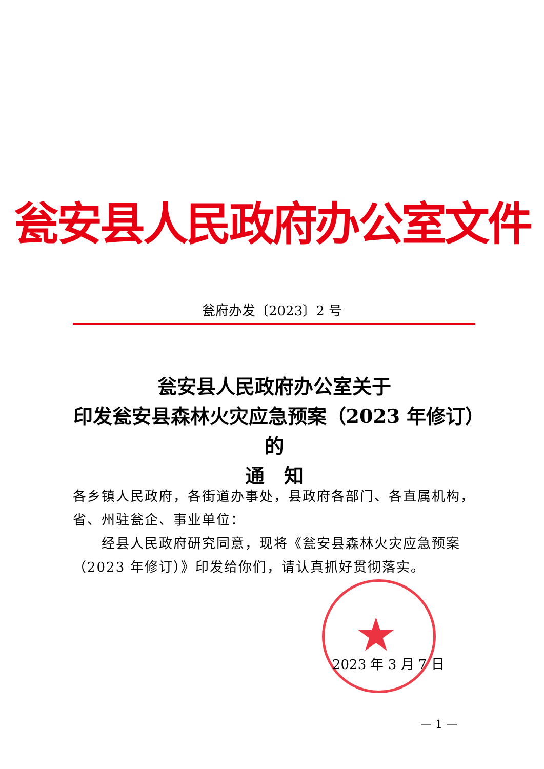瓮安县人民政府办公室文件
瓮府办发〔2023〕2 号
瓮安县人民政府办公室关于
印发瓮安县森林火灾应急预案（2023 年修订）的
通　知
各乡镇人民政府，各街道办事处，县政府各部门、各直属机构，省、州驻瓮企、事业单位：
经县人民政府研究同意，现将《瓮安县森林火灾应急预案（2023 年修订）》印发给你们，请认真抓好贯彻落实。
★
2023 年 3 月 7 日
— 1 —